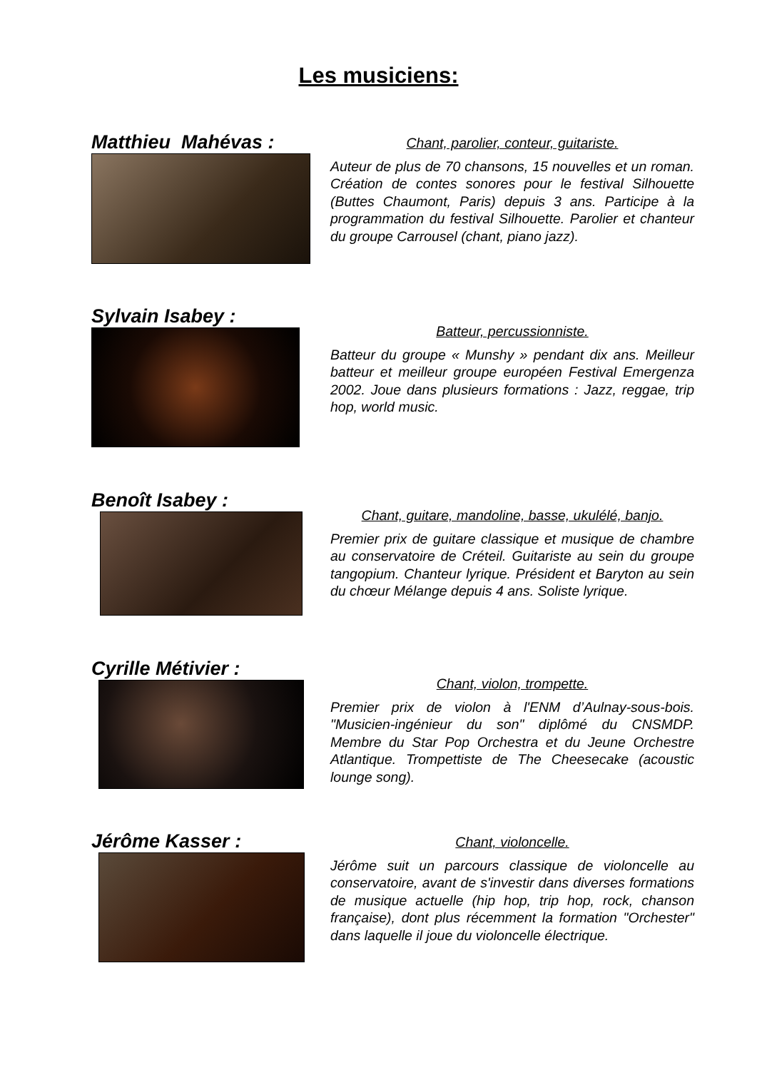Les musiciens:
Matthieu Mahévas :
Chant, parolier, conteur, guitariste.
Auteur de plus de 70 chansons, 15 nouvelles et un roman. Création de contes sonores pour le festival Silhouette (Buttes Chaumont, Paris) depuis 3 ans. Participe à la programmation du festival Silhouette. Parolier et chanteur du groupe Carrousel (chant, piano jazz).
Sylvain Isabey :
Batteur, percussionniste.
Batteur du groupe « Munshy » pendant dix ans. Meilleur batteur et meilleur groupe européen Festival Emergenza 2002. Joue dans plusieurs formations : Jazz, reggae, trip hop, world music.
Benoît Isabey :
Chant, guitare, mandoline, basse, ukulélé, banjo.
Premier prix de guitare classique et musique de chambre au conservatoire de Créteil. Guitariste au sein du groupe tangopium. Chanteur lyrique. Président et Baryton au sein du chœur Mélange depuis 4 ans. Soliste lyrique.
Cyrille Métivier :
Chant, violon, trompette.
Premier prix de violon à l'ENM d’Aulnay-sous-bois. "Musicien-ingénieur du son" diplômé du CNSMDP. Membre du Star Pop Orchestra et du Jeune Orchestre Atlantique. Trompettiste de The Cheesecake (acoustic lounge song).
Jérôme Kasser :
Chant, violoncelle.
Jérôme suit un parcours classique de violoncelle au conservatoire, avant de s'investir dans diverses formations de musique actuelle (hip hop, trip hop, rock, chanson française), dont plus récemment la formation "Orchester" dans laquelle il joue du violoncelle électrique.